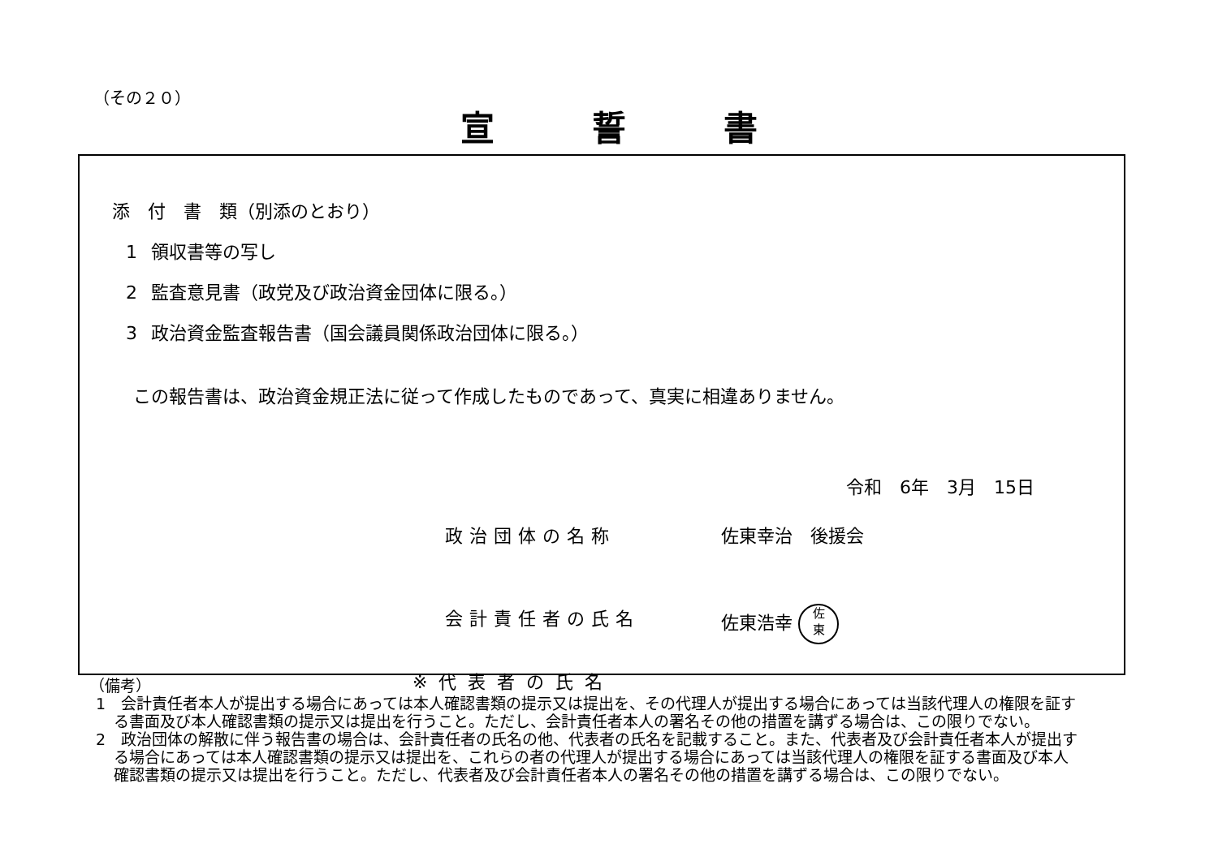（その２０）
宣誓書
添　付　書　類（別添のとおり）
1 領収書等の写し
2 監査意見書（政党及び政治資金団体に限る。）
3 政治資金監査報告書（国会議員関係政治団体に限る。）
この報告書は、政治資金規正法に従って作成したものであって、真実に相違ありません。
令和　6年　3月　15日
政治団体の名称 佐東幸治　後援会
会計責任者の氏名 佐東浩幸 佐
東
※代表者の氏名
（備考）
1　会計責任者本人が提出する場合にあっては本人確認書類の提示又は提出を、その代理人が提出する場合にあっては当該代理人の権限を証する書面及び本人確認書類の提示又は提出を行うこと。ただし、会計責任者本人の署名その他の措置を講ずる場合は、この限りでない。
2　政治団体の解散に伴う報告書の場合は、会計責任者の氏名の他、代表者の氏名を記載すること。また、代表者及び会計責任者本人が提出する場合にあっては本人確認書類の提示又は提出を、これらの者の代理人が提出する場合にあっては当該代理人の権限を証する書面及び本人確認書類の提示又は提出を行うこと。ただし、代表者及び会計責任者本人の署名その他の措置を講ずる場合は、この限りでない。